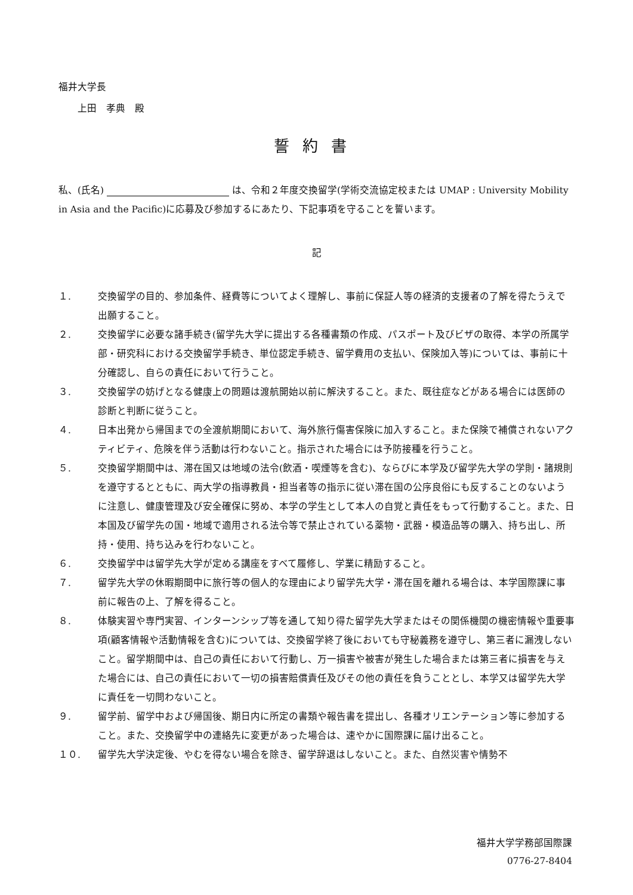福井大学長
　　上田　孝典　殿
誓約書
私、(氏名) は、令和２年度交換留学(学術交流協定校または UMAP : University Mobility in Asia and the Pacific)に応募及び参加するにあたり、下記事項を守ることを誓います。
記
１. 交換留学の目的、参加条件、経費等についてよく理解し、事前に保証人等の経済的支援者の了解を得たうえで出願すること。
２. 交換留学に必要な諸手続き(留学先大学に提出する各種書類の作成、パスポート及びビザの取得、本学の所属学部・研究科における交換留学手続き、単位認定手続き、留学費用の支払い、保険加入等)については、事前に十分確認し、自らの責任において行うこと。
３. 交換留学の妨げとなる健康上の問題は渡航開始以前に解決すること。また、既往症などがある場合には医師の診断と判断に従うこと。
４. 日本出発から帰国までの全渡航期間において、海外旅行傷害保険に加入すること。また保険で補償されないアクティビティ、危険を伴う活動は行わないこと。指示された場合には予防接種を行うこと。
５. 交換留学期間中は、滞在国又は地域の法令(飲酒・喫煙等を含む)、ならびに本学及び留学先大学の学則・諸規則を遵守するとともに、両大学の指導教員・担当者等の指示に従い滞在国の公序良俗にも反することのないように注意し、健康管理及び安全確保に努め、本学の学生として本人の自覚と責任をもって行動すること。また、日本国及び留学先の国・地域で適用される法令等で禁止されている薬物・武器・模造品等の購入、持ち出し、所持・使用、持ち込みを行わないこと。
６. 交換留学中は留学先大学が定める講座をすべて履修し、学業に精励すること。
７. 留学先大学の休暇期間中に旅行等の個人的な理由により留学先大学・滞在国を離れる場合は、本学国際課に事前に報告の上、了解を得ること。
８. 体験実習や専門実習、インターンシップ等を通して知り得た留学先大学またはその関係機関の機密情報や重要事項(顧客情報や活動情報を含む)については、交換留学終了後においても守秘義務を遵守し、第三者に漏洩しないこと。留学期間中は、自己の責任において行動し、万一損害や被害が発生した場合または第三者に損害を与えた場合には、自己の責任において一切の損害賠償責任及びその他の責任を負うこととし、本学又は留学先大学に責任を一切問わないこと。
９. 留学前、留学中および帰国後、期日内に所定の書類や報告書を提出し、各種オリエンテーション等に参加すること。また、交換留学中の連絡先に変更があった場合は、速やかに国際課に届け出ること。
１０. 留学先大学決定後、やむを得ない場合を除き、留学辞退はしないこと。また、自然災害や情勢不
福井大学学務部国際課
0776-27-8404